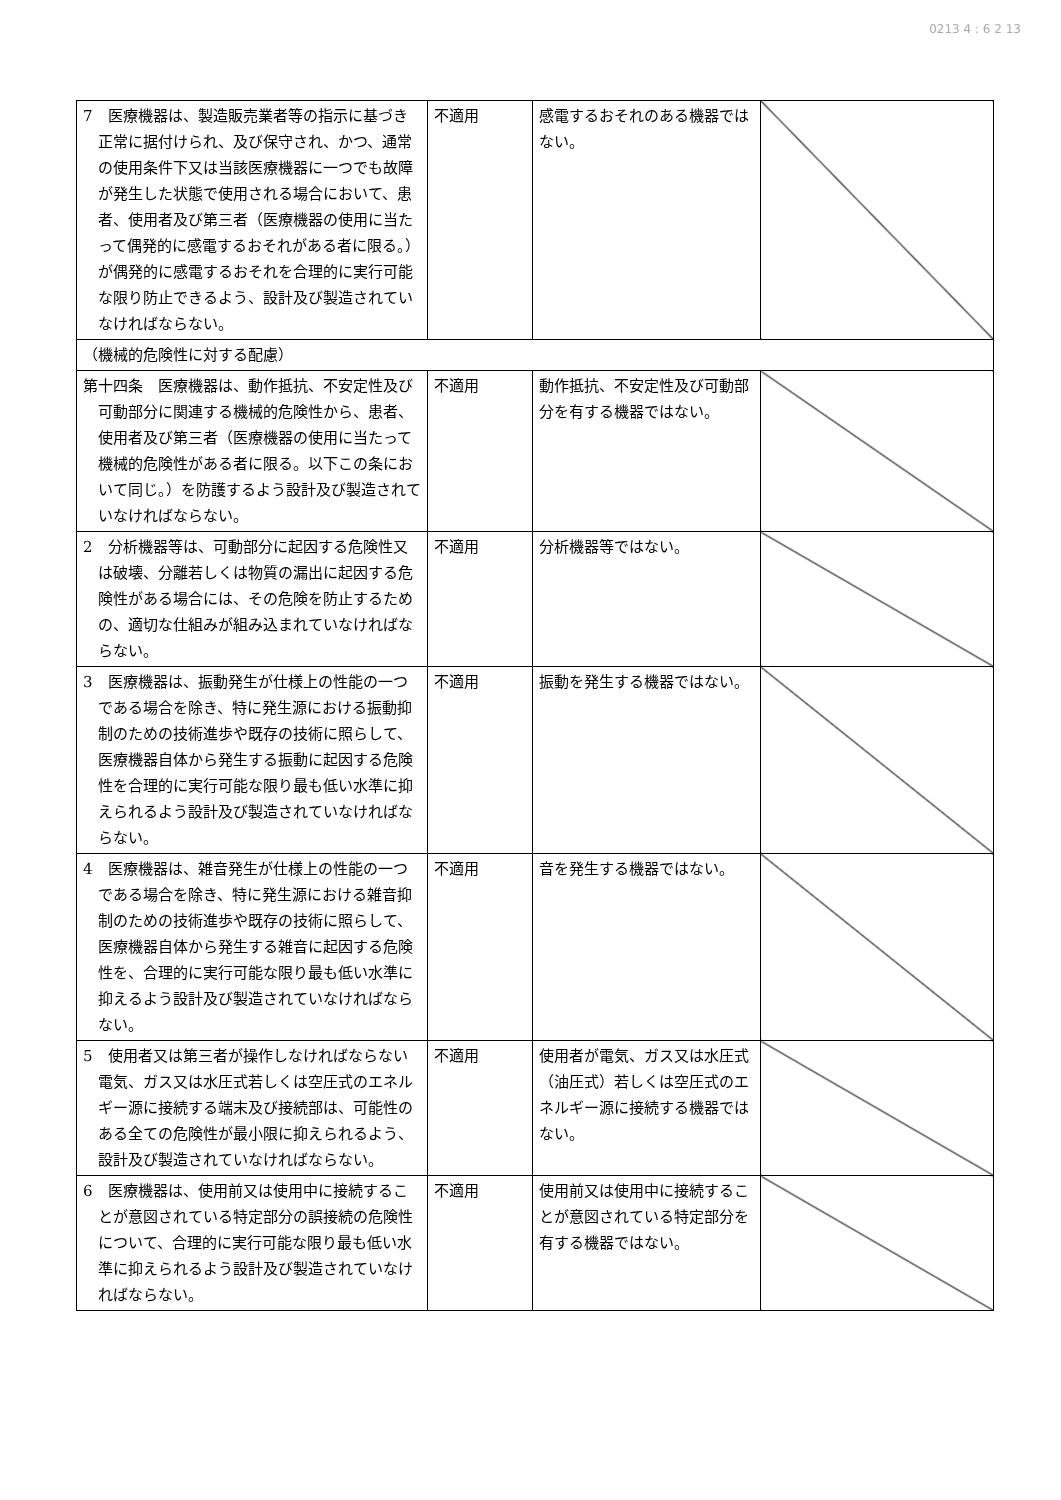0213 4 : 6 2 13
| 7 医療機器は、製造販売業者等の指示に基づき正常に据付けられ、及び保守され、かつ、通常の使用条件下又は当該医療機器に一つでも故障が発生した状態で使用される場合において、患者、使用者及び第三者（医療機器の使用に当たって偶発的に感電するおそれがある者に限る。）が偶発的に感電するおそれを合理的に実行可能な限り防止できるよう、設計及び製造されていなければならない。 | 不適用 | 感電するおそれのある機器ではない。 | |
| （機械的危険性に対する配慮） | | | |
| 第十四条 医療機器は、動作抵抗、不安定性及び可動部分に関連する機械的危険性から、患者、使用者及び第三者（医療機器の使用に当たって機械的危険性がある者に限る。以下この条において同じ。）を防護するよう設計及び製造されていなければならない。 | 不適用 | 動作抵抗、不安定性及び可動部分を有する機器ではない。 | |
| 2 分析機器等は、可動部分に起因する危険性又は破壊、分離若しくは物質の漏出に起因する危険性がある場合には、その危険を防止するための、適切な仕組みが組み込まれていなければならない。 | 不適用 | 分析機器等ではない。 | |
| 3 医療機器は、振動発生が仕様上の性能の一つである場合を除き、特に発生源における振動抑制のための技術進歩や既存の技術に照らして、医療機器自体から発生する振動に起因する危険性を合理的に実行可能な限り最も低い水準に抑えられるよう設計及び製造されていなければならない。 | 不適用 | 振動を発生する機器ではない。 | |
| 4 医療機器は、雑音発生が仕様上の性能の一つである場合を除き、特に発生源における雑音抑制のための技術進歩や既存の技術に照らして、医療機器自体から発生する雑音に起因する危険性を、合理的に実行可能な限り最も低い水準に抑えるよう設計及び製造されていなければならない。 | 不適用 | 音を発生する機器ではない。 | |
| 5 使用者又は第三者が操作しなければならない電気、ガス又は水圧式若しくは空圧式のエネルギー源に接続する端末及び接続部は、可能性のある全ての危険性が最小限に抑えられるよう、設計及び製造されていなければならない。 | 不適用 | 使用者が電気、ガス又は水圧式（油圧式）若しくは空圧式のエネルギー源に接続する機器ではない。 | |
| 6 医療機器は、使用前又は使用中に接続することが意図されている特定部分の誤接続の危険性について、合理的に実行可能な限り最も低い水準に抑えられるよう設計及び製造されていなければならない。 | 不適用 | 使用前又は使用中に接続することが意図されている特定部分を有する機器ではない。 | |